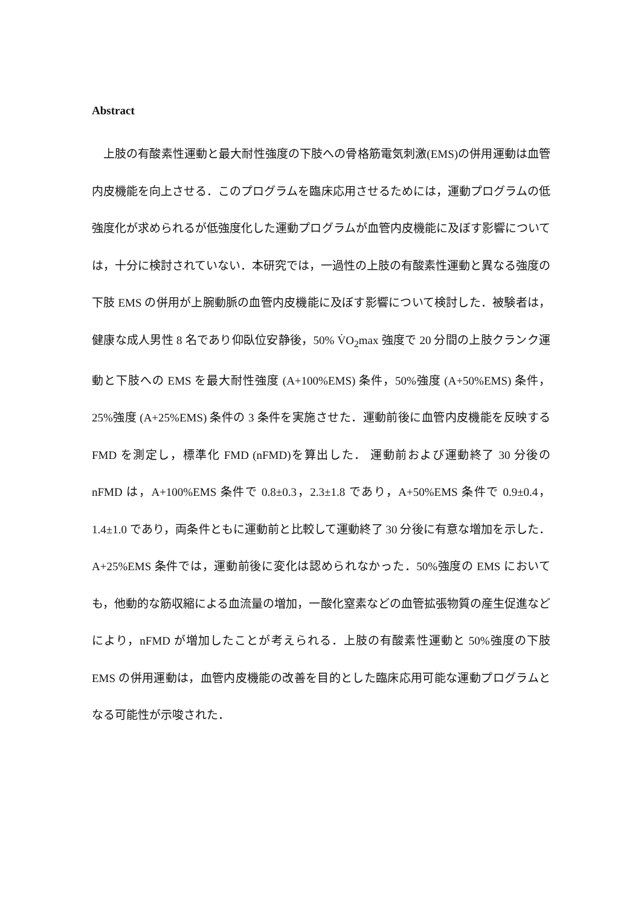Abstract
上肢の有酸素性運動と最大耐性強度の下肢への骨格筋電気刺激(EMS)の併用運動は血管内皮機能を向上させる．このプログラムを臨床応用させるためには，運動プログラムの低強度化が求められるが低強度化した運動プログラムが血管内皮機能に及ぼす影響については，十分に検討されていない．本研究では，一過性の上肢の有酸素性運動と異なる強度の下肢 EMS の併用が上腕動脈の血管内皮機能に及ぼす影響について検討した．被験者は，健康な成人男性 8 名であり仰臥位安静後，50% V̇O<sub>2</sub>max 強度で 20 分間の上肢クランク運動と下肢への EMS を最大耐性強度 (A+100%EMS) 条件，50%強度 (A+50%EMS) 条件，25%強度 (A+25%EMS) 条件の 3 条件を実施させた．運動前後に血管内皮機能を反映する FMD を測定し，標準化 FMD (nFMD)を算出した． 運動前および運動終了 30 分後の nFMD は，A+100%EMS 条件で 0.8±0.3，2.3±1.8 であり，A+50%EMS 条件で 0.9±0.4，1.4±1.0 であり，両条件ともに運動前と比較して運動終了 30 分後に有意な増加を示した．A+25%EMS 条件では，運動前後に変化は認められなかった．50%強度の EMS においても，他動的な筋収縮による血流量の増加，一酸化窒素などの血管拡張物質の産生促進などにより，nFMD が増加したことが考えられる．上肢の有酸素性運動と 50%強度の下肢 EMS の併用運動は，血管内皮機能の改善を目的とした臨床応用可能な運動プログラムとなる可能性が示唆された．